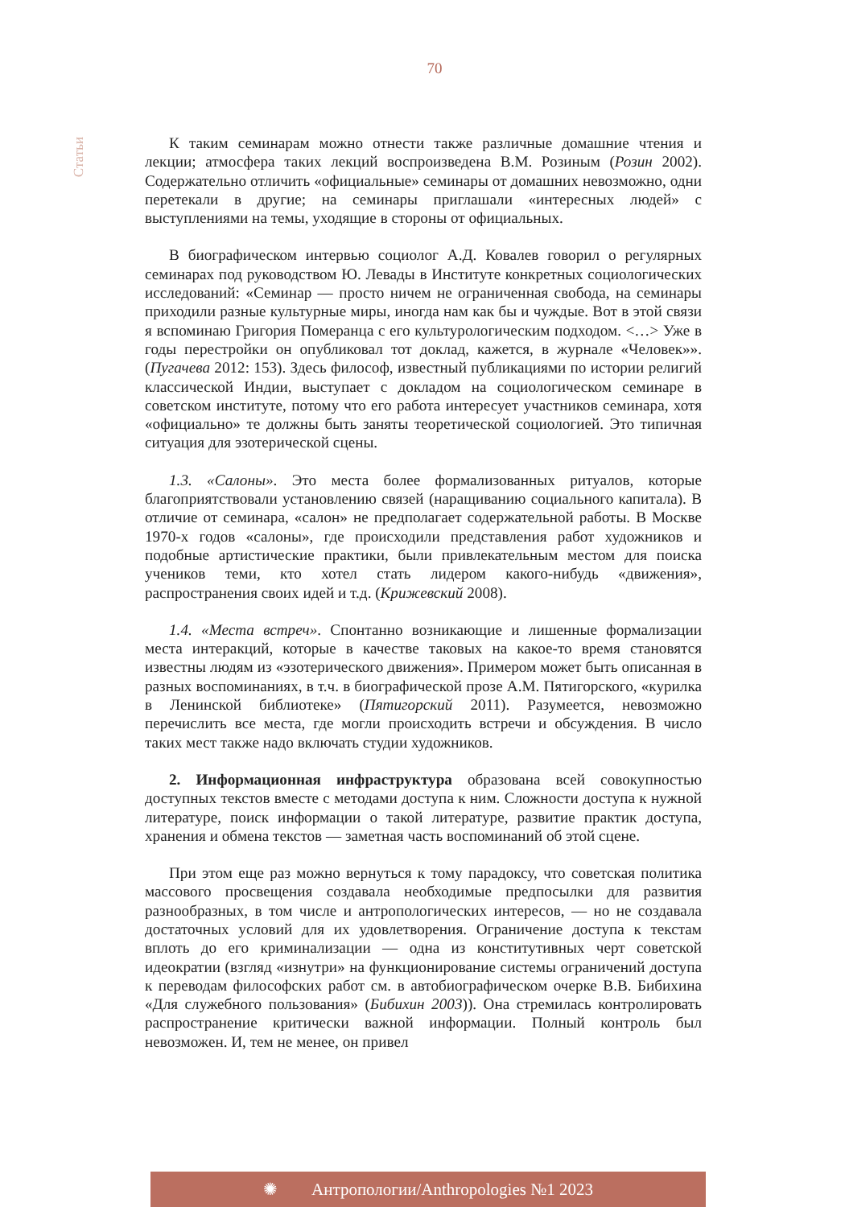70
Статьи
К таким семинарам можно отнести также различные домашние чтения и лекции; атмосфера таких лекций воспроизведена В.М. Розиным (Розин 2002). Содержательно отличить «официальные» семинары от домашних невозможно, одни перетекали в другие; на семинары приглашали «интересных людей» с выступлениями на темы, уходящие в стороны от официальных.
В биографическом интервью социолог А.Д. Ковалев говорил о регулярных семинарах под руководством Ю. Левады в Институте конкретных социологических исследований: «Семинар — просто ничем не ограниченная свобода, на семинары приходили разные культурные миры, иногда нам как бы и чуждые. Вот в этой связи я вспоминаю Григория Померанца с его культурологическим подходом. <…> Уже в годы перестройки он опубликовал тот доклад, кажется, в журнале «Человек»». (Пугачева 2012: 153). Здесь философ, известный публикациями по истории религий классической Индии, выступает с докладом на социологическом семинаре в советском институте, потому что его работа интересует участников семинара, хотя «официально» те должны быть заняты теоретической социологией. Это типичная ситуация для эзотерической сцены.
1.3. «Салоны». Это места более формализованных ритуалов, которые благоприятствовали установлению связей (наращиванию социального капитала). В отличие от семинара, «салон» не предполагает содержательной работы. В Москве 1970-х годов «салоны», где происходили представления работ художников и подобные артистические практики, были привлекательным местом для поиска учеников теми, кто хотел стать лидером какого-нибудь «движения», распространения своих идей и т.д. (Крижевский 2008).
1.4. «Места встреч». Спонтанно возникающие и лишенные формализации места интеракций, которые в качестве таковых на какое-то время становятся известны людям из «эзотерического движения». Примером может быть описанная в разных воспоминаниях, в т.ч. в биографической прозе А.М. Пятигорского, «курилка в Ленинской библиотеке» (Пятигорский 2011). Разумеется, невозможно перечислить все места, где могли происходить встречи и обсуждения. В число таких мест также надо включать студии художников.
2. Информационная инфраструктура образована всей совокупностью доступных текстов вместе с методами доступа к ним. Сложности доступа к нужной литературе, поиск информации о такой литературе, развитие практик доступа, хранения и обмена текстов — заметная часть воспоминаний об этой сцене.
При этом еще раз можно вернуться к тому парадоксу, что советская политика массового просвещения создавала необходимые предпосылки для развития разнообразных, в том числе и антропологических интересов, — но не создавала достаточных условий для их удовлетворения. Ограничение доступа к текстам вплоть до его криминализации — одна из конститутивных черт советской идеократии (взгляд «изнутри» на функционирование системы ограничений доступа к переводам философских работ см. в автобиографическом очерке В.В. Бибихина «Для служебного пользования» (Бибихин 2003)). Она стремилась контролировать распространение критически важной информации. Полный контроль был невозможен. И, тем не менее, он привел
✺ Антропологии/Anthropologies №1 2023